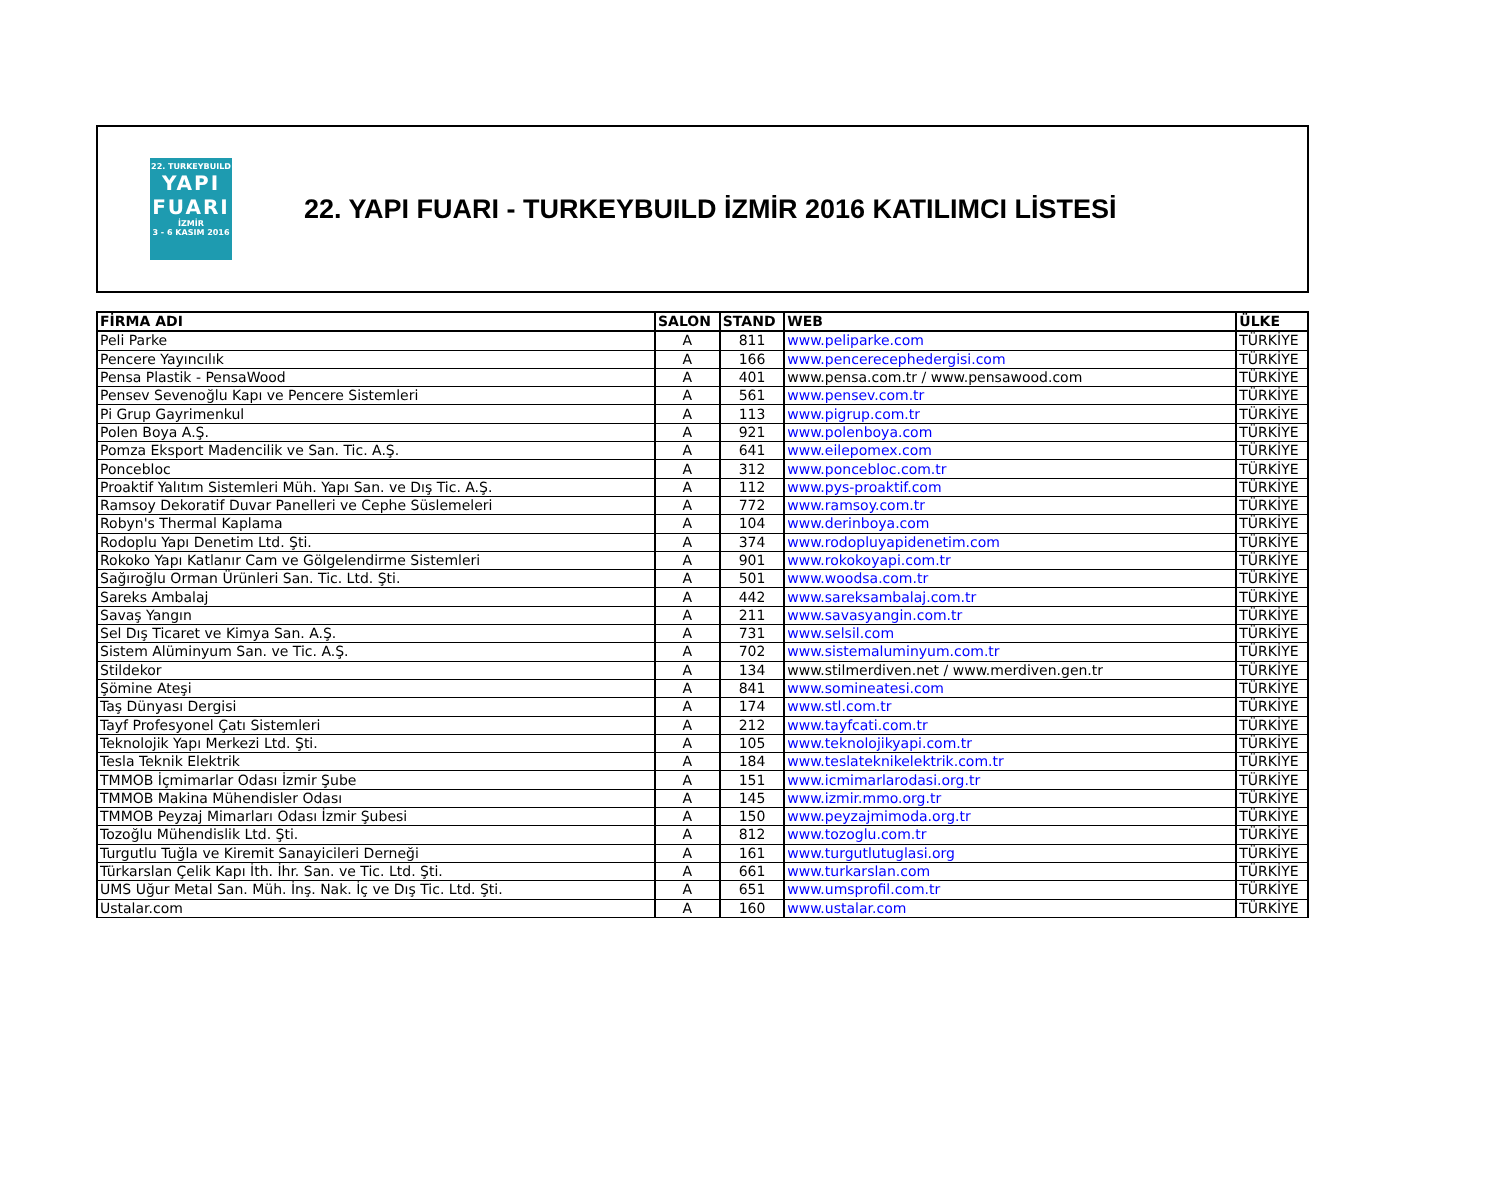22. TURKEYBUILD
YAPI
FUARI
İZMİR
3 - 6 KASIM 2016
22. YAPI FUARI - TURKEYBUILD İZMİR 2016 KATILIMCI LİSTESİ
| FİRMA ADI | SALON | STAND | WEB | ÜLKE |
| --- | --- | --- | --- | --- |
| Peli Parke | A | 811 | www.peliparke.com | TÜRKİYE |
| Pencere Yayıncılık | A | 166 | www.pencerecephedergisi.com | TÜRKİYE |
| Pensa Plastik - PensaWood | A | 401 | www.pensa.com.tr / www.pensawood.com | TÜRKİYE |
| Pensev Sevenoğlu Kapı ve Pencere Sistemleri | A | 561 | www.pensev.com.tr | TÜRKİYE |
| Pi Grup Gayrimenkul | A | 113 | www.pigrup.com.tr | TÜRKİYE |
| Polen Boya A.Ş. | A | 921 | www.polenboya.com | TÜRKİYE |
| Pomza Eksport Madencilik ve San. Tic. A.Ş. | A | 641 | www.eilepomex.com | TÜRKİYE |
| Poncebloc | A | 312 | www.poncebloc.com.tr | TÜRKİYE |
| Proaktif Yalıtım Sistemleri Müh. Yapı San. ve Dış Tic. A.Ş. | A | 112 | www.pys-proaktif.com | TÜRKİYE |
| Ramsoy Dekoratif Duvar Panelleri ve Cephe Süslemeleri | A | 772 | www.ramsoy.com.tr | TÜRKİYE |
| Robyn's Thermal Kaplama | A | 104 | www.derinboya.com | TÜRKİYE |
| Rodoplu Yapı Denetim Ltd. Şti. | A | 374 | www.rodopluyapidenetim.com | TÜRKİYE |
| Rokoko Yapı Katlanır Cam ve Gölgelendirme Sistemleri | A | 901 | www.rokokoyapi.com.tr | TÜRKİYE |
| Sağıroğlu Orman Ürünleri San. Tic. Ltd. Şti. | A | 501 | www.woodsa.com.tr | TÜRKİYE |
| Sareks Ambalaj | A | 442 | www.sareksambalaj.com.tr | TÜRKİYE |
| Savaş Yangın | A | 211 | www.savasyangin.com.tr | TÜRKİYE |
| Sel Dış Ticaret ve Kimya San. A.Ş. | A | 731 | www.selsil.com | TÜRKİYE |
| Sistem Alüminyum San. ve Tic. A.Ş. | A | 702 | www.sistemaluminyum.com.tr | TÜRKİYE |
| Stildekor | A | 134 | www.stilmerdiven.net / www.merdiven.gen.tr | TÜRKİYE |
| Şömine Ateşi | A | 841 | www.somineatesi.com | TÜRKİYE |
| Taş Dünyası Dergisi | A | 174 | www.stl.com.tr | TÜRKİYE |
| Tayf Profesyonel Çatı Sistemleri | A | 212 | www.tayfcati.com.tr | TÜRKİYE |
| Teknolojik Yapı Merkezi Ltd. Şti. | A | 105 | www.teknolojikyapi.com.tr | TÜRKİYE |
| Tesla Teknik Elektrik | A | 184 | www.teslateknikelektrik.com.tr | TÜRKİYE |
| TMMOB İçmimarlar Odası İzmir Şube | A | 151 | www.icmimarlarodasi.org.tr | TÜRKİYE |
| TMMOB Makina Mühendisler Odası | A | 145 | www.izmir.mmo.org.tr | TÜRKİYE |
| TMMOB Peyzaj Mimarları Odası İzmir Şubesi | A | 150 | www.peyzajmimoda.org.tr | TÜRKİYE |
| Tozoğlu Mühendislik Ltd. Şti. | A | 812 | www.tozoglu.com.tr | TÜRKİYE |
| Turgutlu Tuğla ve Kiremit Sanayicileri Derneği | A | 161 | www.turgutlutuglasi.org | TÜRKİYE |
| Türkarslan Çelik Kapı İth. İhr. San. ve Tic. Ltd. Şti. | A | 661 | www.turkarslan.com | TÜRKİYE |
| UMS Uğur Metal San. Müh. İnş. Nak. İç ve Dış Tic. Ltd. Şti. | A | 651 | www.umsprofil.com.tr | TÜRKİYE |
| Ustalar.com | A | 160 | www.ustalar.com | TÜRKİYE |